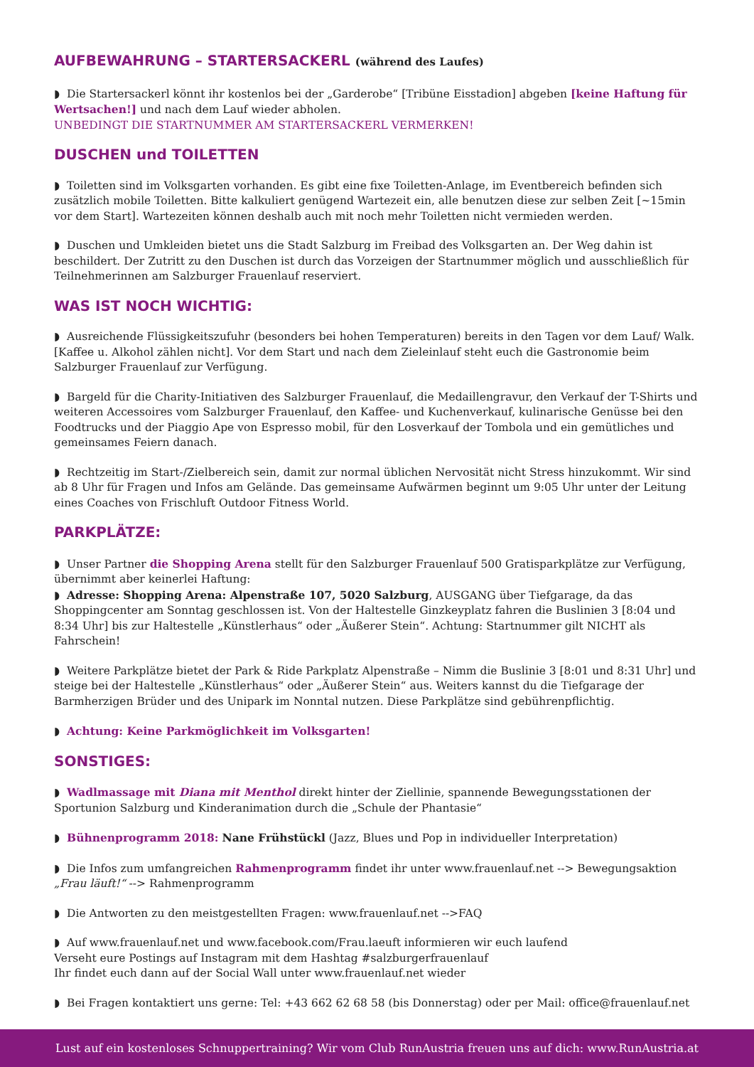AUFBEWAHRUNG – STARTERSACKERL (während des Laufes)
◗ Die Startersackerl könnt ihr kostenlos bei der „Garderobe“ [Tribüne Eisstadion] abgeben [keine Haftung für Wertsachen!] und nach dem Lauf wieder abholen.
UNBEDINGT DIE STARTNUMMER AM STARTERSACKERL VERMERKEN!
DUSCHEN und TOILETTEN
◗ Toiletten sind im Volksgarten vorhanden. Es gibt eine fixe Toiletten-Anlage, im Eventbereich befinden sich zusätzlich mobile Toiletten. Bitte kalkuliert genügend Wartezeit ein, alle benutzen diese zur selben Zeit [~15min vor dem Start]. Wartezeiten können deshalb auch mit noch mehr Toiletten nicht vermieden werden.
◗ Duschen und Umkleiden bietet uns die Stadt Salzburg im Freibad des Volksgarten an. Der Weg dahin ist beschildert. Der Zutritt zu den Duschen ist durch das Vorzeigen der Startnummer möglich und ausschließlich für Teilnehmerinnen am Salzburger Frauenlauf reserviert.
WAS IST NOCH WICHTIG:
◗ Ausreichende Flüssigkeitszufuhr (besonders bei hohen Temperaturen) bereits in den Tagen vor dem Lauf/ Walk. [Kaffee u. Alkohol zählen nicht]. Vor dem Start und nach dem Zieleinlauf steht euch die Gastronomie beim Salzburger Frauenlauf zur Verfügung.
◗ Bargeld für die Charity-Initiativen des Salzburger Frauenlauf, die Medaillengravur, den Verkauf der T-Shirts und weiteren Accessoires vom Salzburger Frauenlauf, den Kaffee- und Kuchenverkauf, kulinarische Genüsse bei den Foodtrucks und der Piaggio Ape von Espresso mobil, für den Losverkauf der Tombola und ein gemütliches und gemeinsames Feiern danach.
◗ Rechtzeitig im Start-/Zielbereich sein, damit zur normal üblichen Nervosität nicht Stress hinzukommt. Wir sind ab 8 Uhr für Fragen und Infos am Gelände. Das gemeinsame Aufwärmen beginnt um 9:05 Uhr unter der Leitung eines Coaches von Frischluft Outdoor Fitness World.
PARKPLÄTZE:
◗ Unser Partner die Shopping Arena stellt für den Salzburger Frauenlauf 500 Gratisparkplätze zur Verfügung, übernimmt aber keinerlei Haftung:
◗ Adresse: Shopping Arena: Alpenstraße 107, 5020 Salzburg, AUSGANG über Tiefgarage, da das Shoppingcenter am Sonntag geschlossen ist. Von der Haltestelle Ginzkeyplatz fahren die Buslinien 3 [8:04 und 8:34 Uhr] bis zur Haltestelle „Künstlerhaus“ oder „Äußerer Stein“. Achtung: Startnummer gilt NICHT als Fahrschein!
◗ Weitere Parkplätze bietet der Park & Ride Parkplatz Alpenstraße – Nimm die Buslinie 3 [8:01 und 8:31 Uhr] und steige bei der Haltestelle „Künstlerhaus“ oder „Äußerer Stein“ aus. Weiters kannst du die Tiefgarage der Barmherzigen Brüder und des Unipark im Nonntal nutzen. Diese Parkplätze sind gebührenpflichtig.
◗ Achtung: Keine Parkmöglichkeit im Volksgarten!
SONSTIGES:
◗ Wadlmassage mit Diana mit Menthol direkt hinter der Ziellinie, spannende Bewegungsstationen der Sportunion Salzburg und Kinderanimation durch die „Schule der Phantasie“
◗ Bühnenprogramm 2018: Nane Frühstückl (Jazz, Blues und Pop in individueller Interpretation)
◗ Die Infos zum umfangreichen Rahmenprogramm findet ihr unter www.frauenlauf.net --> Bewegungsaktion „Frau läuft!“ --> Rahmenprogramm
◗ Die Antworten zu den meistgestellten Fragen: www.frauenlauf.net -->FAQ
◗ Auf www.frauenlauf.net und www.facebook.com/Frau.laeuft informieren wir euch laufend
Verseht eure Postings auf Instagram mit dem Hashtag #salzburgerfrauenlauf
Ihr findet euch dann auf der Social Wall unter www.frauenlauf.net wieder
◗ Bei Fragen kontaktiert uns gerne: Tel: +43 662 62 68 58 (bis Donnerstag) oder per Mail: office@frauenlauf.net
Lust auf ein kostenloses Schnuppertraining? Wir vom Club RunAustria freuen uns auf dich: www.RunAustria.at